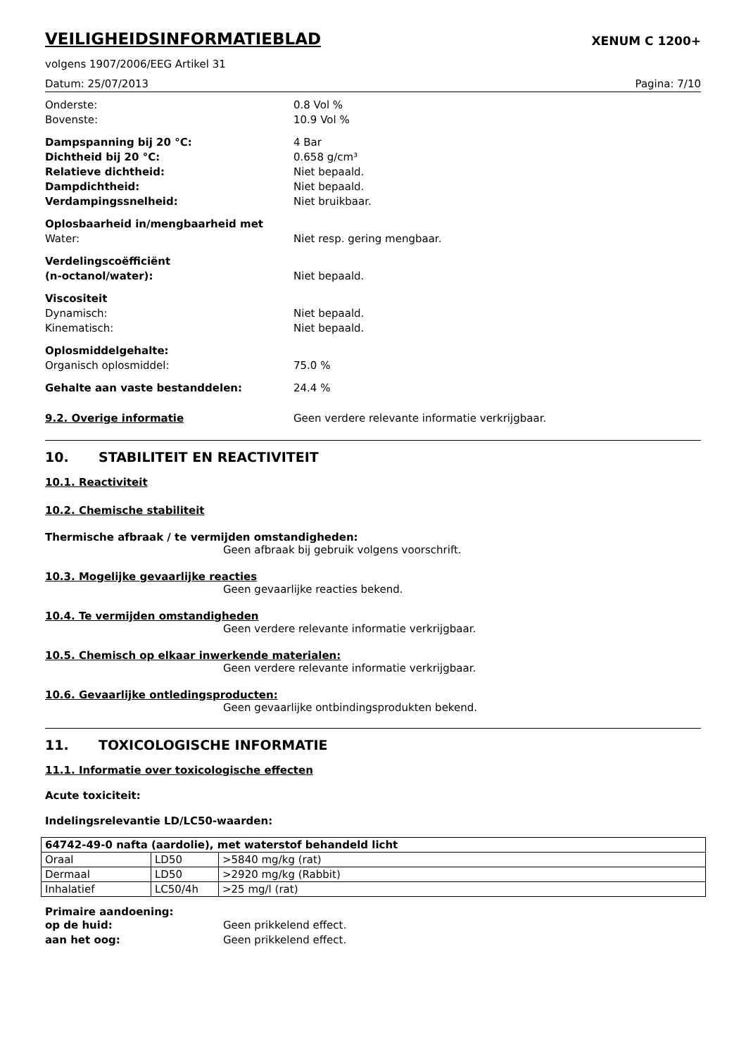VEILIGHEIDSINFORMATIEBLAD
XENUM C 1200+
volgens 1907/2006/EEG Artikel 31
Datum: 25/07/2013 Pagina: 7/10
Onderste: 0.8 Vol %
Bovenste: 10.9 Vol %
Dampspanning bij 20 °C: 4 Bar
Dichtheid bij 20 °C: 0.658 g/cm³
Relatieve dichtheid: Niet bepaald.
Dampdichtheid: Niet bepaald.
Verdampingssnelheid: Niet bruikbaar.
Oplosbaarheid in/mengbaarheid met
Water: Niet resp. gering mengbaar.
Verdelingscoëfficiënt
(n-octanol/water): Niet bepaald.
Viscositeit
Dynamisch: Niet bepaald.
Kinematisch: Niet bepaald.
Oplosmiddelgehalte:
Organisch oplosmiddel: 75.0 %
Gehalte aan vaste bestanddelen: 24.4 %
9.2. Overige informatie Geen verdere relevante informatie verkrijgbaar.
10. STABILITEIT EN REACTIVITEIT
10.1. Reactiviteit
10.2. Chemische stabiliteit
Thermische afbraak / te vermijden omstandigheden:
Geen afbraak bij gebruik volgens voorschrift.
10.3. Mogelijke gevaarlijke reacties
Geen gevaarlijke reacties bekend.
10.4. Te vermijden omstandigheden
Geen verdere relevante informatie verkrijgbaar.
10.5. Chemisch op elkaar inwerkende materialen:
Geen verdere relevante informatie verkrijgbaar.
10.6. Gevaarlijke ontledingsproducten:
Geen gevaarlijke ontbindingsprodukten bekend.
11. TOXICOLOGISCHE INFORMATIE
11.1. Informatie over toxicologische effecten
Acute toxiciteit:
Indelingsrelevantie LD/LC50-waarden:
| 64742-49-0 nafta (aardolie), met waterstof behandeld licht | | |
| Oraal | LD50 | >5840 mg/kg (rat) |
| Dermaal | LD50 | >2920 mg/kg (Rabbit) |
| Inhalatief | LC50/4h | >25 mg/l (rat) |
Primaire aandoening:
op de huid: Geen prikkelend effect.
aan het oog: Geen prikkelend effect.